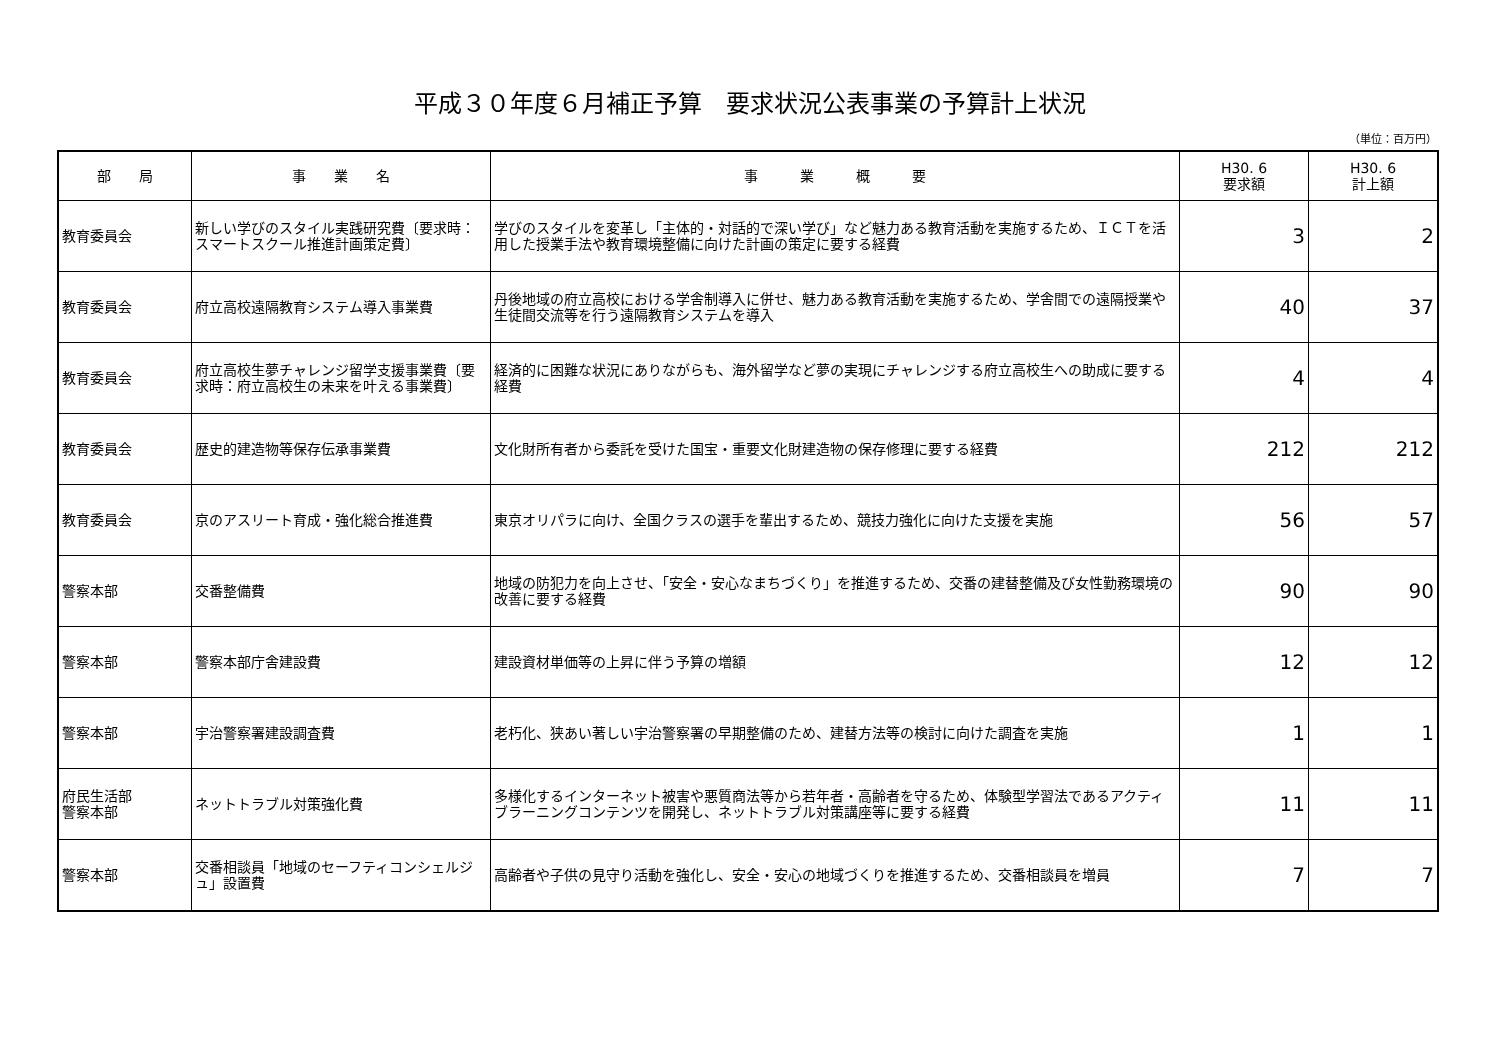平成３０年度６月補正予算　要求状況公表事業の予算計上状況
（単位：百万円）
| 部 局 | 事 業 名 | 事 業 概 要 | H30. 6 要求額 | H30. 6 計上額 |
| --- | --- | --- | --- | --- |
| 教育委員会 | 新しい学びのスタイル実践研究費〔要求時：スマートスクール推進計画策定費〕 | 学びのスタイルを変革し「主体的・対話的で深い学び」など魅力ある教育活動を実施するため、ＩＣＴを活用した授業手法や教育環境整備に向けた計画の策定に要する経費 | 3 | 2 |
| 教育委員会 | 府立高校遠隔教育システム導入事業費 | 丹後地域の府立高校における学舎制導入に併せ、魅力ある教育活動を実施するため、学舎間での遠隔授業や生徒間交流等を行う遠隔教育システムを導入 | 40 | 37 |
| 教育委員会 | 府立高校生夢チャレンジ留学支援事業費〔要求時：府立高校生の未来を叶える事業費〕 | 経済的に困難な状況にありながらも、海外留学など夢の実現にチャレンジする府立高校生への助成に要する経費 | 4 | 4 |
| 教育委員会 | 歴史的建造物等保存伝承事業費 | 文化財所有者から委託を受けた国宝・重要文化財建造物の保存修理に要する経費 | 212 | 212 |
| 教育委員会 | 京のアスリート育成・強化総合推進費 | 東京オリパラに向け、全国クラスの選手を輩出するため、競技力強化に向けた支援を実施 | 56 | 57 |
| 警察本部 | 交番整備費 | 地域の防犯力を向上させ、「安全・安心なまちづくり」を推進するため、交番の建替整備及び女性勤務環境の改善に要する経費 | 90 | 90 |
| 警察本部 | 警察本部庁舎建設費 | 建設資材単価等の上昇に伴う予算の増額 | 12 | 12 |
| 警察本部 | 宇治警察署建設調査費 | 老朽化、狭あい著しい宇治警察署の早期整備のため、建替方法等の検討に向けた調査を実施 | 1 | 1 |
| 府民生活部 警察本部 | ネットトラブル対策強化費 | 多様化するインターネット被害や悪質商法等から若年者・高齢者を守るため、体験型学習法であるアクティブラーニングコンテンツを開発し、ネットトラブル対策講座等に要する経費 | 11 | 11 |
| 警察本部 | 交番相談員「地域のセーフティコンシェルジュ」設置費 | 高齢者や子供の見守り活動を強化し、安全・安心の地域づくりを推進するため、交番相談員を増員 | 7 | 7 |